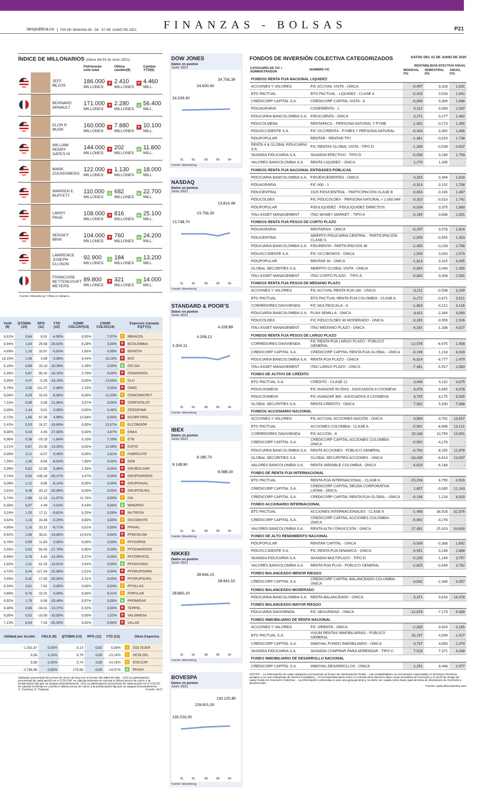larepublica.co FIN DE SEMANA 05 - 06 - 07 DE JUNIO DE 2021 FINANZAS - BOLSAS P21
ÍNDICE DE MILLONARIOS (Datos del 03 de Junio 2021)
| | | | Patrimonio neto total | | Último cambio($) | | Cambio YTD($) |
| --- | --- | --- | --- | --- | --- | --- | --- |
| | | JEFF BEZOS | 186.000 MILLONES | ▼ | 2.410 MILLONES | ▼ | 4.460 MILL. |
| | | BERNARD ARNAULT | 171.000 MILLONES | ▼ | 2.280 MILLONES | ▲ | 56.400 MILL. |
| | | ELON R MUSK | 160.000 MILLONES | ▼ | 7.880 MILLONES | ▼ | 10.100 MILL. |
| | | WILLIAM HENRY GATES III | 144.000 MILLONES | ▼ | 202 MILLONES | ▲ | 11.800 MILL. |
| | | MARK ZUCKERBERG | 122.000 MILLONES | ▼ | 1.130 MILLONES | ▲ | 18.000 MILL. |
| | | WARREN E. BUFFETT | 110.000 MILLONES | ▲ | 682 MILLONES | ▲ | 22.700 MILL. |
| | | LARRY PAGE | 108.000 MILLONES | ▼ | 816 MILLONES | ▲ | 25.100 MILL. |
| | | SERGEY BRIN | 104.000 MILLONES | ▼ | 760 MILLONES | ▲ | 24.200 MILL. |
| | | LAWRENCE JOSEPH ELLISON | 92.900 MILLONES | ▲ | 184 MILLONES | ▲ | 13.200 MILL. |
| | | FRANCOISE BETTENCOURT MEYERS | 89.800 MILLONES | ▼ | 321 MILLONES | ▲ | 14.000 MILL. |
Fuente: Bloomberg / Cifras en dólares
| Yield (9) | QTOBIN (10) | RPG (11) | YTD (12) | COMP. COLCAP(13) | COMP. COLSC(14) | | Especies Canasta EQTY(1) |
| --- | --- | --- | --- | --- | --- | --- | --- |
| 5,61% | 0,84 | 8,91 | -4,90% | 0,00% | 7,07% | > | BBVACOL |
| 0,94% | 1,04 | 29,58 | -20,53% | 8,28% | 0,00% | ▼ | BCOLOMBIA |
| 4,69% | 1,15 | 10,67 | -5,83% | 1,65% | 0,00% | ▼ | BOGOTA |
| 10,15% | 1,09 | 4,59 | -3,96% | 0,44% | 15,19% | ▼ | BVC |
| 6,16% | 0,89 | 16,10 | -10,30% | 2,39% | 0,00% | ▲ | CELSIA |
| 2,46% | 0,87 | 90,32 | -16,10% | 2,79% | 0,00% | ▼ | CEMARGOS |
| 0,00% | 0,47 | -5,29 | -18,18% | 0,00% | 13,65% | > | CLH |
| 5,79% | 2,55 | -111,37 | -2,88% | 1,70% | 0,00% | ▼ | CNEC |
| 0,00% | 0,29 | 10,24 | -8,88% | 0,00% | 12,63% | > | CONCONCRET |
| 7,15% | 0,98 | 5,59 | -11,85% | 3,07% | 0,00% | ▼ | CORFICOLCF |
| 5,00% | 1,44 | 9,01 | 0,00% | 0,00% | 0,46% | > | CREDIFAMI |
| 0,72% | 1,86 | 57,36 | 4,90% | 13,58% | 0,00% | ▼ | ECOPETROL |
| 2,43% | 0,53 | 18,27 | -16,60% | 0,00% | 13,57% | > | ELCONDOR |
| 0,00% | 0,43 | 4,45 | 27,66% | 0,00% | 4,87% | > | ENKA |
| 0,00% | 0,38 | -19,10 | -1,84% | 0,10% | 7,29% | > | ETB |
| 3,21% | 0,87 | 23,36 | -13,25% | 0,00% | 12,59% | ▼ | EXITO |
| 0,00% | 0,11 | -0,57 | 9,46% | 0,00% | 2,81% | > | FABRICATO |
| 7,35% | 1,56 | 8,84 | -8,64% | 7,80% | 0,00% | ▼ | GEB |
| 2,09% | 0,52 | 12,95 | 8,96% | 1,35% | 0,00% | ▼ | GRUBOLIVAR |
| 3,74% | 0,55 | -148,18 | -26,47% | 3,47% | 0,00% | ▼ | GRUPOARGOS |
| 5,09% | 1,12 | 9,85 | -8,14% | 0,00% | 0,00% | ▼ | GRUPOAVAL |
| 3,01% | 0,48 | 20,12 | -20,69% | 5,50% | 0,00% | ▼ | GRUPOSURA |
| 5,74% | 1,90 | 12,19 | -11,67% | 11,76% | 0,00% | > | ISA |
| 6,30% | 0,97 | 4,49 | -3,53% | 0,43% | 0,00% | ▲ | MINEROS |
| 3,24% | 1,20 | 17,11 | -9,62% | 5,25% | 0,00% | ▼ | NUTRESA |
| 3,64% | 1,16 | 16,48 | -0,29% | 0,00% | 0,00% | > | OCCIDENTE |
| 4,95% | 1,15 | 10,12 | -8,71% | 5,01% | 0,00% | ▼ | PFAVAL |
| 0,92% | 1,06 | 30,01 | -19,66% | 14,91% | 0,00% | ▼ | PFBCOLOM |
| 6,76% | 0,99 | 11,83 | 0,00% | 0,00% | 0,00% | > | PFCARPAK |
| 3,45% | 0,62 | 64,45 | -17,78% | 0,90% | 0,00% | > | PFCEMARGOS |
| 8,99% | 0,78 | 4,45 | -13,29% | 0,37% | 0,00% | > | PFCORFICOL |
| 1,02% | 1,21 | 61,33 | -16,51% | 3,64% | 0,00% | ▲ | PFDAVVNDA |
| 4,72% | 0,44 | -117,44 | -22,86% | 2,01% | 0,00% | ▼ | PFGRUPOARG |
| 3,45% | 0,42 | 17,55 | -20,50% | 2,31% | 0,00% | ▼ | PFGRUPSURA |
| 6,34% | 0,61 | 7,91 | 0,00% | 0,00% | 0,04% | > | PFVILLAS |
| 4,89% | 0,75 | 10,31 | 0,00% | 0,00% | 8,31% | > | POPULAR |
| 6,92% | 1,76 | 6,66 | -20,48% | 0,97% | 0,00% | ▲ | PROMIGAS |
| 0,00% | 0,68 | -34,01 | -13,37% | 0,32% | 0,00% | ▼ | TERPEL |
| 0,00% | 0,52 | -10,50 | -10,00% | 0,00% | 1,52% | ▼ | VALSIMESA |
| 7,13% | 0,54 | 7,03 | -25,93% | 0,00% | 0,00% | ▼ | VILLAS |
| Utilidad por Acción | YIELD (9) | QTOBIN (10) | RPG (11) | YTD (12) | | Otras Especies |
| --- | --- | --- | --- | --- | --- | --- |
| -1.351,87 | 0,00% | 0,13 | -0,82 | 0,00% | > | COLTEJER |
| 0,00 | 3,10% | 0,79 | 0,00 | -13,16% | > | HCOLSEL |
| 0,00 | 5,35% | 0,74 | 0,00 | -14,16% | > | ICOLCAP |
| -3.766,96 | 0,00% | 170,00 | -0,05 | -14,57% | ▲ | PFAVH |
Variación porcentual del precio de cierre de hoy con el primer día hábil del año . (13) La participación porcentual de cada acción en el COLCAP se calcula teniendo en cuenta el último precio de cierre y la ponderación fija que se asigna trimestralmente. (14) La participación porcentual de cada acción en el COLSC se calcula teniendo en cuenta el último precio de cierre y la ponderación fija que se asigna trimestralmente.
C: Continuo S: Subasta Fuente: BVC
DOW JONES
Datos en puntos
Junio 2021
34.529,40
34.600,40
34.756,39
31
01
02
03
04
Fuente: Bloomberg
NASDAQ
Datos en puntos
Junio 2021
13.748,70
13.756,30
13.814,49
31
01
02
03
04
Fuente: Bloomberg
STANDARD & POOR’S
Datos en puntos
Junio 2021
4.204,11
4.208,12
4.229,89
31
01
02
03
04
Fuente: Bloomberg
IBEX
Datos en puntos
Junio 2021
9.148,90
9.180,70
9.088,30
31
01
02
03
04
Fuente: Bloomberg
NIKKEI
Datos en puntos
Junio 2021
28.860,10
28.946,10
28.941,52
31
01
02
03
04
Fuente: Bloomberg
BOVESPA
Datos en puntos
Junio 2021
126.216,00
129.601,00
130.125,80
31
01
02
03
04
Fuente: Bloomberg
FONDOS DE INVERSIÓN COLECTIVA CATEGORIZADOS DATOS DEL 01 DE JUNIO DE 2020
| CATEGORÍA DE FIC / ADMINISTRADOR | NOMBRE FIC | RENTABILIDAD EFECTIVA ANUAL | | |
| --- | --- | --- | --- | --- |
| | | MENSUAL (%) | SEMESTRAL (%) | ANUAL (%) |
| FONDOS RENTA FIJA NACIONAL LIQUIDEZ | | | | |
| ACCIONES Y VALORES | FIC ACCIVAL VISTA - ÚNICA | -0,497 | 0,328 | 1,631 |
| BTG PACTUAL | BTG PACTUAL - LIQUIDEZ - CLASE A | -0,426 | 0,533 | 1,942 |
| CREDICORP CAPITAL S.A. | CREDICORP CAPITAL VISTA - A | -0,896 | 0,394 | 1,686 |
| FIDUAGRARIA | CONFIRENTA - 1 | 0,122 | 0,069 | 2,087 |
| FIDUCIARIA BANCOLOMBIA S.A. | FIDUCUENTA - ÚNICA | 0,271 | 0,277 | 1,462 |
| FIDUCOLMENA | RENTAFACIL - PERSONA NATURAL Y PYME | -1,002 | -0,173 | 1,365 |
| FIDUOCCIDENTE S.A. | FIC OCCIRENTA - PYMES Y PERSONA NATURAL | -0,443 | 0,392 | 1,666 |
| FIDUPOPULAR | RENTAR - RENTAR TP1 | -1,361 | -0,019 | 1,738 |
| RENTA 4 & GLOBAL FIDUCIARIA S.A. | FIC RENTA4 GLOBAL VISTA - TIPO D | -1,339 | -0,539 | 0,637 |
| SKANDIA FIDUCIARIA S.A. | SKANDIA EFECTIVO - TIPO D | -0,596 | 0,284 | 1,793 |
| VALORES BANCOLOMBIA S.A. | RENTA LIQUIDEZ - ÚNICA | 1,270 | 1,395 | - |
| FONDOS RENTA FIJA NACIONAL ENTIDADES PÚBLICAS | | | | |
| FIDUCIARIA BANCOLOMBIA S.A. | FIDUEXCEDENTES - ÚNICA | 0,325 | 0,394 | 1,818 |
| FIDUAGRARIA | FIC 600 - 1 | -0,313 | 0,102 | 1,708 |
| FIDUCENTRAL | 1525 FIDUCENTRAL - PARTICIPACIÓN CLASE B | -0,654 | -0,165 | 1,487 |
| FIDUCOLDEX | FIC FIDUCOLDEX - PERSONA NATURAL < 2,000 MM | -0,310 | -0,013 | 1,742 |
| FIDUPOPULAR | FIDULIQUIDEZ - FIDULIQUIDEZ DIRECTOS | -0,034 | 0,375 | 1,880 |
| ITAU ASSET MANAGEMENT | ITAÚ MONEY MARKET. - TIPO A | -0,165 | 0,606 | 2,001 |
| FONDOS RENTA FIJA PESOS DE CORTO PLAZO | | | | |
| FIDUAGRARIA | RENTAPAIS - ÚNICA | -0,297 | 0,578 | 1,824 |
| FIDUCENTRAL | ABIERTO FIDUCIARIA CENTRAL - PARTICIPACIÓN CLASE G | -2,059 | -0,555 | 1,453 |
| FIDUCIARIA BANCOLOMBIA S.A. | FIDURENTA - PARTICIPACION 30 | -2,450 | -0,233 | 2,768 |
| FIDUOCCIDENTE S.A. | FIC OCCIBONOS - ÚNICA | 1,505 | 0,053 | 2,574 |
| FIDUPOPULAR | RENTAR 30 - ÚNICA | -1,813 | 0,315 | 3,405 |
| GLOBAL SECURITIES S.A. | ABIERTO GLOBAL VISTA - ÚNICA | -0,654 | 0,440 | 2,365 |
| ITAU ASSET MANAGEMENT | ITAÚ CORTO PLAZO. - TIPO A | -0,832 | 0,408 | 2,581 |
| FONDOS RENTA FIJA PESOS DE MEDIANO PLAZO | | | | |
| ACCIONES Y VALORES | FIC ACCIVAL RENTA FIJA 180 - ÚNICA | -3,211 | -0,598 | 3,209 |
| BTG PACTUAL | BTG PACTUAL RENTA FIJA COLOMBIA - CLASE A | -3,272 | -0,671 | 3,521 |
| CORREDORES DAVIVIENDA | FIC MULTIESCALA - A | -1,863 | -0,212 | 3,126 |
| FIDUCIARIA BANCOLOMBIA S.A. | PLAN SEMILLA - ÚNICA | -3,811 | -2,344 | 3,080 |
| FIDUCOLDEX | FIC FIDUCOLDEX 60 MODERADO - ÚNICA | -3,265 | -0,959 | 2,926 |
| ITAU ASSET MANAGEMENT | ITAÚ MEDIANO PLAZO - ÚNICA | -4,331 | -1,338 | 4,027 |
| FONDOS RENTA FIJA PESOS DE LARGO PLAZO | | | | |
| CORREDORES DAVIVIENDA | FIC RENTA FIJA LARGO PLAZO - PÚBLICO GENERAL | -12,576 | -6,675 | 1,908 |
| CREDICORP CAPITAL S.A. | CREDICORP CAPITAL RENTA FIJA GLOBAL - ÚNICA | -0,196 | 1,218 | 8,920 |
| FIDUCIARIA BANCOLOMBIA S.A. | RENTA FIJA PLAZO - ÚNICA | -6,824 | -6,777 | 2,479 |
| ITAU ASSET MANAGEMENT | ITAÚ LARGO PLAZO - ÚNICA | -7,481 | -5,917 | 2,083 |
| FONDO DE ACTIVO DE CRÉDITO | | | | |
| BTG PACTUAL S.A. | CRÉDITO - CLASE 12 | 3,449 | 4,102 | 3,875 |
| FIDUCOOMEVA | FIC AVANZAR 90 DÍAS - ASOCIADOS A COOMEVA | 6,476 | 6,665 | 6,678 |
| FIDUCOOMEVA | FIC AVANZAR 365 - ASOCIADOS A COOMEVA | 8,755 | 8,175 | 8,505 |
| GLOBAL SECURITIES S.A. | RENTA CREDITO - ÚNICA | 7,302 | 5,930 | 7,088 |
| FONDOS ACCIONARIO NACIONAL | | | | |
| ACCIONES Y VALORES | FIC ACCIVAL ACCIONES NACIÓN - ÚNICA | 0,564 | -3,702 | 13,657 |
| BTG PACTUAL | ACCIONES COLOMBIA - CLASE A | -5,901 | -6,996 | 13,121 |
| CORREDORES DAVIVIENDA | FIC ACCIÓN - A | 19,288 | 10,759 | 14,991 |
| CREDICORP CAPITAL S.A. | CREDICORP CAPITAL ACCIONES COLOMBIA - ÚNICA | -6,092 | -4,278 | - |
| FIDUCIARIA BANCOLOMBIA S.A. | RENTA ACCIONES - PÚBLICO GENERAL | -6,763 | -8,255 | 11,876 |
| GLOBAL SECURITIES S.A. | GLOBAL SECURITIES ACCIONES - ÚNICA | -18,435 | -6,614 | 13,087 |
| VALORES BANCOLOMBIA S.A. | RENTA VARIABLE COLOMBIA - ÚNICA | -4,629 | -6,168 | - |
| FONDO DE RENTA FIJA INTERNACIONAL | | | | |
| BTG PACTUAL | RENTA FIJA INTERNACIONAL - CLASE A | -15,293 | 6,795 | 4,916 |
| CREDICORP CAPITAL S.A. | CREDICORP CAPITAL DEUDA CORPORATIVA LATAM - ÚNICA | 1,857 | -0,085 | 12,243 |
| CREDICORP CAPITAL S.A. | CREDICORP CAPITAL RENTA FIJA GLOBAL - ÚNICA | -0,196 | 1,218 | 8,920 |
| FONDO ACCIONARIO INTERNACIONAL | | | | |
| BTG PACTUAL | ACCIONES INTERNACIONALES - CLASE A | -1,498 | 38,928 | 32,876 |
| CREDICORP CAPITAL S.A. | CREDICORP CAPITAL ACCIONES COLOMBIA - ÚNICA | -6,092 | -4,278 | - |
| VALORES BANCOLOMBIA S.A. | RENTA ALTA CONVICCIÓN - ÚNICA | 17,481 | 25,323 | 33,600 |
| FONDO DE ALTO RENDIMIENTO NACIONAL | | | | |
| FIDUPOPULAR | RENTAR CAPITAL - ÚNICA | -3,934 | -0,388 | 1,692 |
| FIDUOCCIDENTE S.A. | FIC RENTA FIJA DINAMICA - ÚNICA | -3,951 | 0,248 | 2,868 |
| SKANDIA FIDUCIARIA S.A. | SKANDIA MULTIPLAZO - TIPO D | -5,245 | -1,169 | 3,757 |
| VALORES BANCOLOMBIA S.A. | RENTA FIJA PLUS - PÚBLICO GENERAL | -2,825 | -0,549 | 3,762 |
| FONDO BALANCEADO MENOR RIESGO | | | | |
| CREDICORP CAPITAL S.A. | CREDICORP CAPITAL BALANCEADO COLOMBIA - ÚNICA | -3,032 | -2,346 | 3,457 |
| FONDO BALANCEADO MODERADO | | | | |
| FIDUCIARIA BANCOLOMBIA S.A. | RENTA BALANCEADO - ÚNICA | 5,371 | 9,616 | 14,478 |
| FONDO BALANCEADO MAYOR RIESGO | | | | |
| FIDUCIARIA DAVIVIENDA | FIC SEGURIDAD - ÚNICA | -12,678 | -7,173 | 9,489 |
| FONDO INMOBILIARIO DE RENTA NACIONAL | | | | |
| ACCIONES Y VALORES | FIC SIRENTA - ÚNICA | -2,335 | 0,924 | 0,165 |
| BTG PACTUAL S.A. | VISUM RENTAS INMOBILIARIAS - PÚBLICO GENERAL | 10,197 | 4,939 | 2,427 |
| CREDICORP CAPITAL S.A. | INMOVAL FONDO INMOBILIARIO - ÚNICA | 9,737 | 4,650 | -1,074 |
| SKANDIA FIDUCIARIA S.A. | SKANDIA COMPRAR PARA ARRENDAR - TIPO C | 7,528 | 7,371 | 4,430 |
| FONDO INMOBILIARIO DE DESARROLLO NACIONAL | | | | |
| CREDICORP CAPITAL S.A. | INMOVAL DESARROLLOS - ÚNICA | 2,291 | 8,448 | 2,977 |
NOTAS: - La información de cada categoría corresponde al Grupo de Participación Retail. - Las rentabilidades se encuentran expresadas en términos efectivos anuales y no son indicativas de futuros resultados. - El inversionista debe tener en cuenta otros factores tales como la política de inversión y el perfil de riesgo de cada Fondo de Inversión Colectiva. - La información contenida es solo una guía general y no debe ser usada como base para la toma de decisiones de inversión o desinversión.
Fuente: www.sificcolombia.com